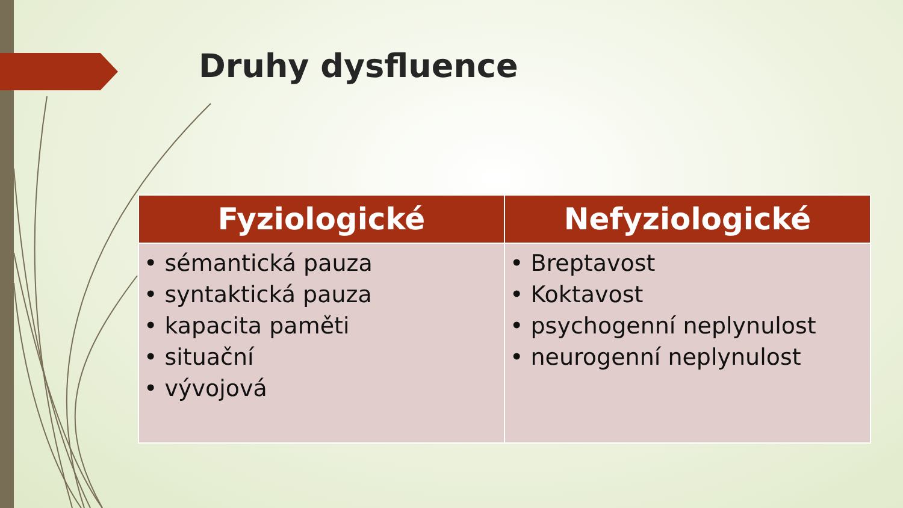Druhy dysfluence
| Fyziologické | Nefyziologické |
| --- | --- |
| • sémantická pauza • syntaktická pauza • kapacita paměti • situační • vývojová | • Breptavost • Koktavost • psychogenní neplynulost • neurogenní neplynulost |